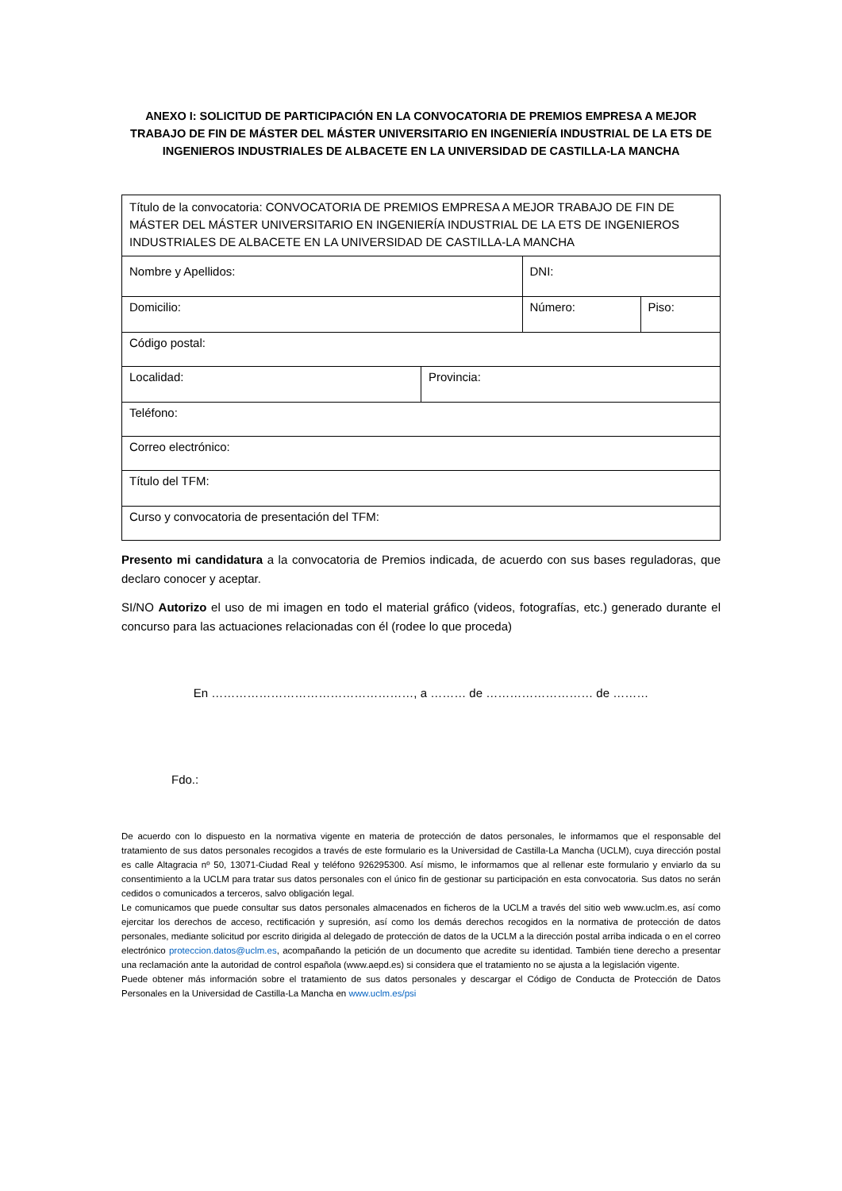ANEXO I: SOLICITUD DE PARTICIPACIÓN EN LA CONVOCATORIA DE PREMIOS EMPRESA A MEJOR TRABAJO DE FIN DE MÁSTER DEL MÁSTER UNIVERSITARIO EN INGENIERÍA INDUSTRIAL DE LA ETS DE INGENIEROS INDUSTRIALES DE ALBACETE EN LA UNIVERSIDAD DE CASTILLA-LA MANCHA
| Título de la convocatoria: CONVOCATORIA DE PREMIOS EMPRESA A MEJOR TRABAJO DE FIN DE MÁSTER DEL MÁSTER UNIVERSITARIO EN INGENIERÍA INDUSTRIAL DE LA ETS DE INGENIEROS INDUSTRIALES DE ALBACETE EN LA UNIVERSIDAD DE CASTILLA-LA MANCHA | | | |
| Nombre y Apellidos: | | DNI: | |
| Domicilio: | | Número: | Piso: |
| Código postal: | | | |
| Localidad: | Provincia: | | |
| Teléfono: | | | |
| Correo electrónico: | | | |
| Título del TFM: | | | |
| Curso y convocatoria de presentación del TFM: | | | |
Presento mi candidatura a la convocatoria de Premios indicada, de acuerdo con sus bases reguladoras, que declaro conocer y aceptar.
SI/NO Autorizo el uso de mi imagen en todo el material gráfico (videos, fotografías, etc.) generado durante el concurso para las actuaciones relacionadas con él (rodee lo que proceda)
En ……………………………………………, a ……… de ……………………… de ………
Fdo.:
De acuerdo con lo dispuesto en la normativa vigente en materia de protección de datos personales, le informamos que el responsable del tratamiento de sus datos personales recogidos a través de este formulario es la Universidad de Castilla-La Mancha (UCLM), cuya dirección postal es calle Altagracia nº 50, 13071-Ciudad Real y teléfono 926295300. Así mismo, le informamos que al rellenar este formulario y enviarlo da su consentimiento a la UCLM para tratar sus datos personales con el único fin de gestionar su participación en esta convocatoria. Sus datos no serán cedidos o comunicados a terceros, salvo obligación legal.
Le comunicamos que puede consultar sus datos personales almacenados en ficheros de la UCLM a través del sitio web www.uclm.es, así como ejercitar los derechos de acceso, rectificación y supresión, así como los demás derechos recogidos en la normativa de protección de datos personales, mediante solicitud por escrito dirigida al delegado de protección de datos de la UCLM a la dirección postal arriba indicada o en el correo electrónico proteccion.datos@uclm.es, acompañando la petición de un documento que acredite su identidad. También tiene derecho a presentar una reclamación ante la autoridad de control española (www.aepd.es) si considera que el tratamiento no se ajusta a la legislación vigente.
Puede obtener más información sobre el tratamiento de sus datos personales y descargar el Código de Conducta de Protección de Datos Personales en la Universidad de Castilla-La Mancha en www.uclm.es/psi